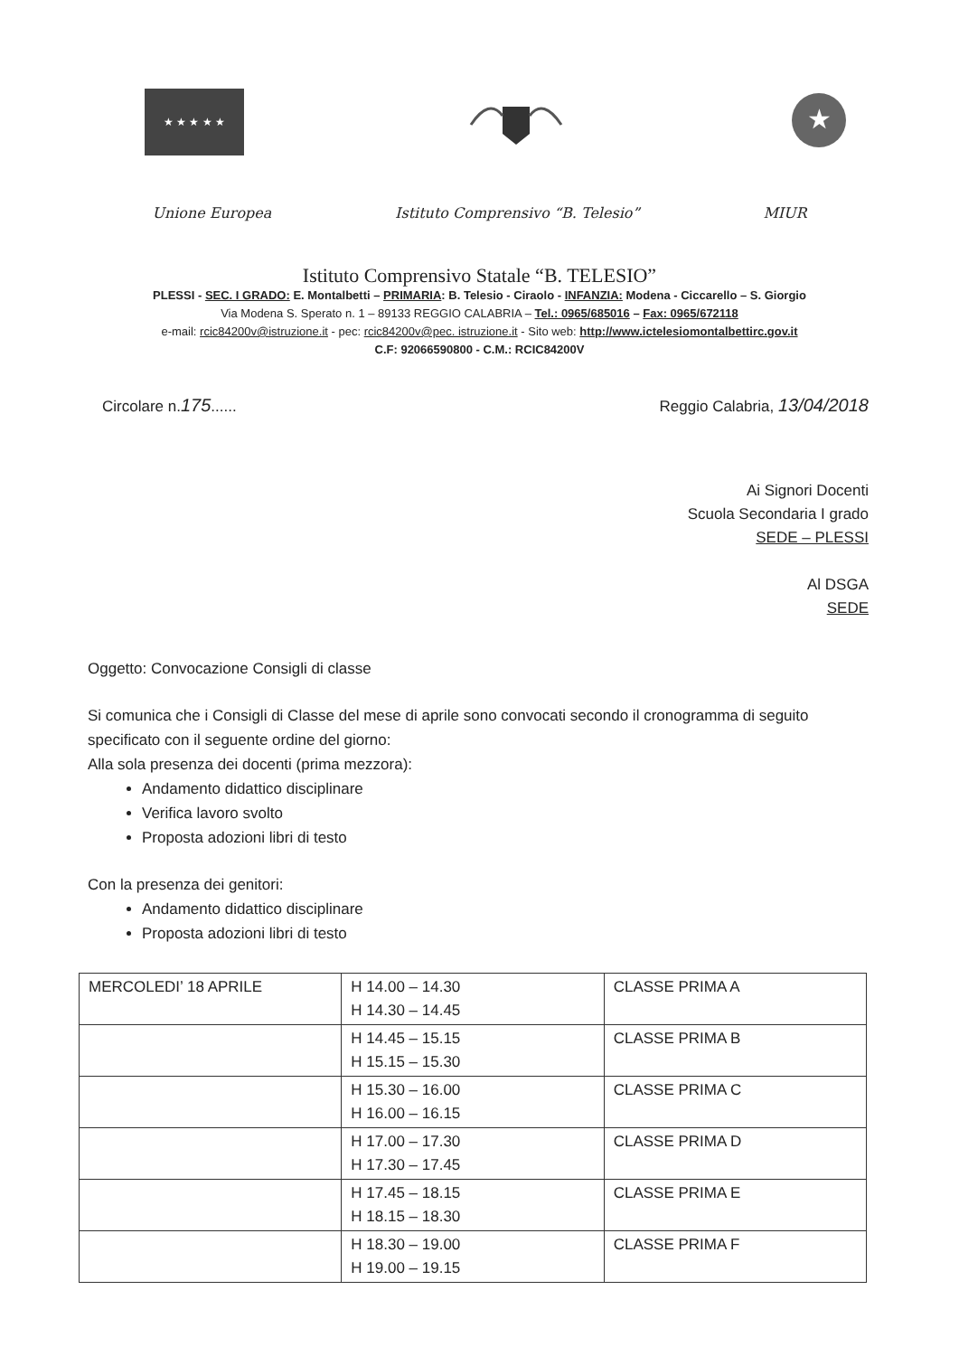★ ★ ★ ★ ★
★
Unione Europea Istituto Comprensivo “B. Telesio” MIUR
Istituto Comprensivo Statale “B. TELESIO”
PLESSI - SEC. I GRADO: E. Montalbetti – PRIMARIA: B. Telesio - Ciraolo - INFANZIA: Modena - Ciccarello – S. Giorgio
Via Modena S. Sperato n. 1 – 89133 REGGIO CALABRIA – Tel.: 0965/685016 – Fax: 0965/672118
e-mail: rcic84200v@istruzione.it - pec: rcic84200v@pec. istruzione.it - Sito web: http://www.ictelesiomontalbettirc.gov.it
C.F: 92066590800 - C.M.: RCIC84200V
Circolare n.175...... Reggio Calabria, 13/04/2018
Ai Signori Docenti
Scuola Secondaria I grado
SEDE – PLESSI
Al DSGA
SEDE
Oggetto: Convocazione Consigli di classe
Si comunica che i Consigli di Classe del mese di aprile sono convocati secondo il cronogramma di seguito specificato con il seguente ordine del giorno:
Alla sola presenza dei docenti (prima mezzora):
Andamento didattico disciplinare
Verifica lavoro svolto
Proposta adozioni libri di testo
Con la presenza dei genitori:
Andamento didattico disciplinare
Proposta adozioni libri di testo
| MERCOLEDI’ 18 APRILE | H 14.00 – 14.30 H 14.30 – 14.45 | CLASSE PRIMA A |
| | H 14.45 – 15.15 H 15.15 – 15.30 | CLASSE PRIMA B |
| | H 15.30 – 16.00 H 16.00 – 16.15 | CLASSE PRIMA C |
| | H 17.00 – 17.30 H 17.30 – 17.45 | CLASSE PRIMA D |
| | H 17.45 – 18.15 H 18.15 – 18.30 | CLASSE PRIMA E |
| | H 18.30 – 19.00 H 19.00 – 19.15 | CLASSE PRIMA F |